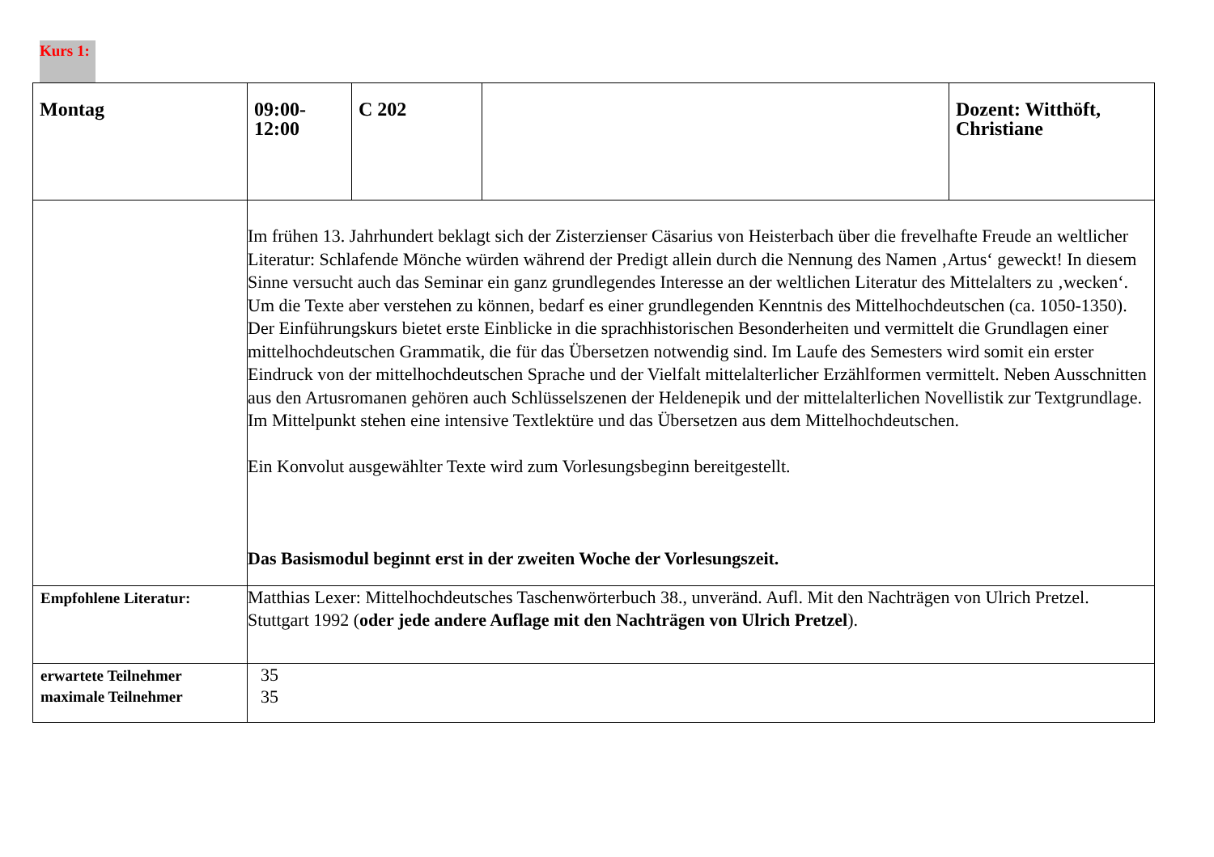Kurs 1:
| Montag | 09:00- 12:00 | C 202 | | Dozent: Witthöft, Christiane |
| | Im frühen 13. Jahrhundert beklagt sich der Zisterzienser Cäsarius von Heisterbach über die frevelhafte Freude an weltlicher Literatur: Schlafende Mönche würden während der Predigt allein durch die Nennung des Namen ‚Artus‘ geweckt! In diesem Sinne versucht auch das Seminar ein ganz grundlegendes Interesse an der weltlichen Literatur des Mittelalters zu ‚wecken‘. Um die Texte aber verstehen zu können, bedarf es einer grundlegenden Kenntnis des Mittelhochdeutschen (ca. 1050-1350). Der Einführungskurs bietet erste Einblicke in die sprachhistorischen Besonderheiten und vermittelt die Grundlagen einer mittelhochdeutschen Grammatik, die für das Übersetzen notwendig sind. Im Laufe des Semesters wird somit ein erster Eindruck von der mittelhochdeutschen Sprache und der Vielfalt mittelalterlicher Erzählformen vermittelt. Neben Ausschnitten aus den Artusromanen gehören auch Schlüsselszenen der Heldenepik und der mittelalterlichen Novellistik zur Textgrundlage. Im Mittelpunkt stehen eine intensive Textlektüre und das Übersetzen aus dem Mittelhochdeutschen. Ein Konvolut ausgewählter Texte wird zum Vorlesungsbeginn bereitgestellt. Das Basismodul beginnt erst in der zweiten Woche der Vorlesungszeit. | | | |
| Empfohlene Literatur: | Matthias Lexer: Mittelhochdeutsches Taschenwörterbuch 38., unveränd. Aufl. Mit den Nachträgen von Ulrich Pretzel. Stuttgart 1992 ( oder jede andere Auflage mit den Nachträgen von Ulrich Pretzel ). | | | |
| erwartete Teilnehmer maximale Teilnehmer | 35 35 | | | |